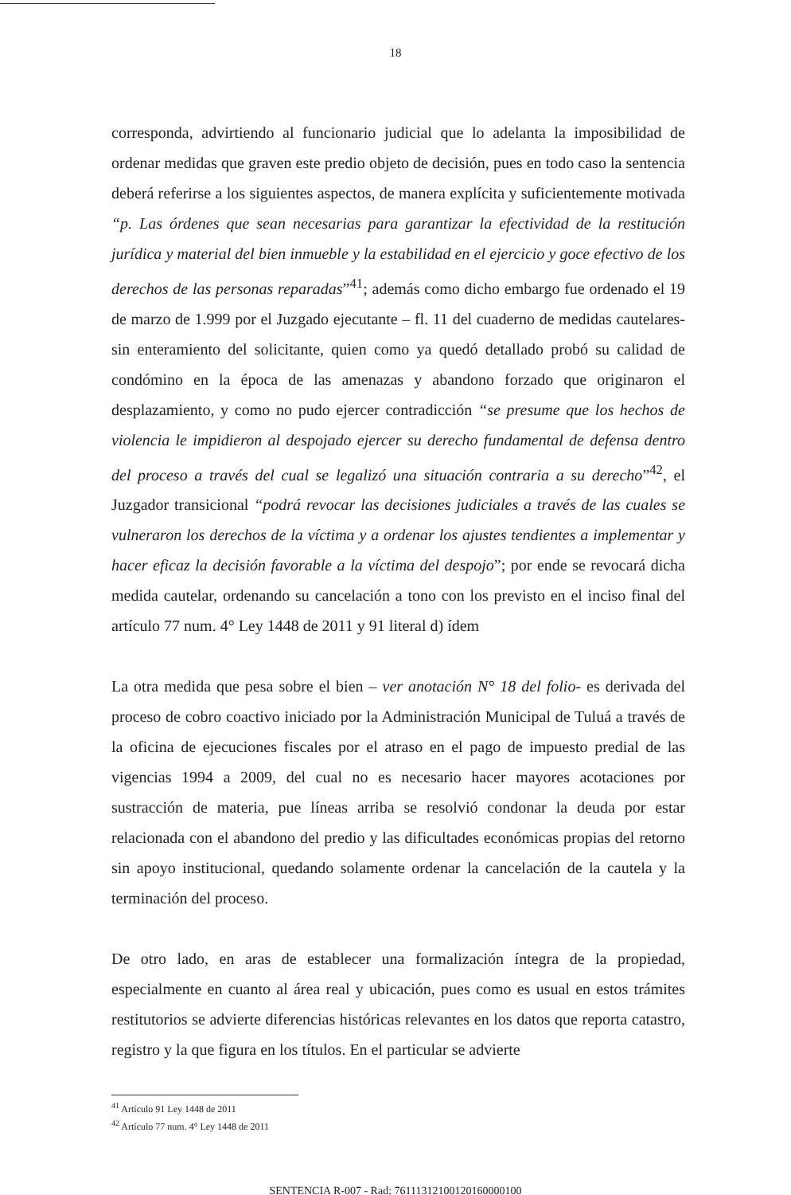18
corresponda, advirtiendo al funcionario judicial que lo adelanta la imposibilidad de ordenar medidas que graven este predio objeto de decisión, pues en todo caso la sentencia deberá referirse a los siguientes aspectos, de manera explícita y suficientemente motivada “p. Las órdenes que sean necesarias para garantizar la efectividad de la restitución jurídica y material del bien inmueble y la estabilidad en el ejercicio y goce efectivo de los derechos de las personas reparadas”<sup>41</sup>; además como dicho embargo fue ordenado el 19 de marzo de 1.999 por el Juzgado ejecutante – fl. 11 del cuaderno de medidas cautelares- sin enteramiento del solicitante, quien como ya quedó detallado probó su calidad de condómino en la época de las amenazas y abandono forzado que originaron el desplazamiento, y como no pudo ejercer contradicción “se presume que los hechos de violencia le impidieron al despojado ejercer su derecho fundamental de defensa dentro del proceso a través del cual se legalizó una situación contraria a su derecho”<sup>42</sup>, el Juzgador transicional “podrá revocar las decisiones judiciales a través de las cuales se vulneraron los derechos de la víctima y a ordenar los ajustes tendientes a implementar y hacer eficaz la decisión favorable a la víctima del despojo”; por ende se revocará dicha medida cautelar, ordenando su cancelación a tono con los previsto en el inciso final del artículo 77 num. 4° Ley 1448 de 2011 y 91 literal d) ídem
La otra medida que pesa sobre el bien – ver anotación N° 18 del folio- es derivada del proceso de cobro coactivo iniciado por la Administración Municipal de Tuluá a través de la oficina de ejecuciones fiscales por el atraso en el pago de impuesto predial de las vigencias 1994 a 2009, del cual no es necesario hacer mayores acotaciones por sustracción de materia, pue líneas arriba se resolvió condonar la deuda por estar relacionada con el abandono del predio y las dificultades económicas propias del retorno sin apoyo institucional, quedando solamente ordenar la cancelación de la cautela y la terminación del proceso.
De otro lado, en aras de establecer una formalización íntegra de la propiedad, especialmente en cuanto al área real y ubicación, pues como es usual en estos trámites restitutorios se advierte diferencias históricas relevantes en los datos que reporta catastro, registro y la que figura en los títulos. En el particular se advierte
<sup>41</sup> Artículo 91 Ley 1448 de 2011
<sup>42</sup> Artículo 77 num. 4° Ley 1448 de 2011
SENTENCIA R-007 - Rad: 76111312100120160000100